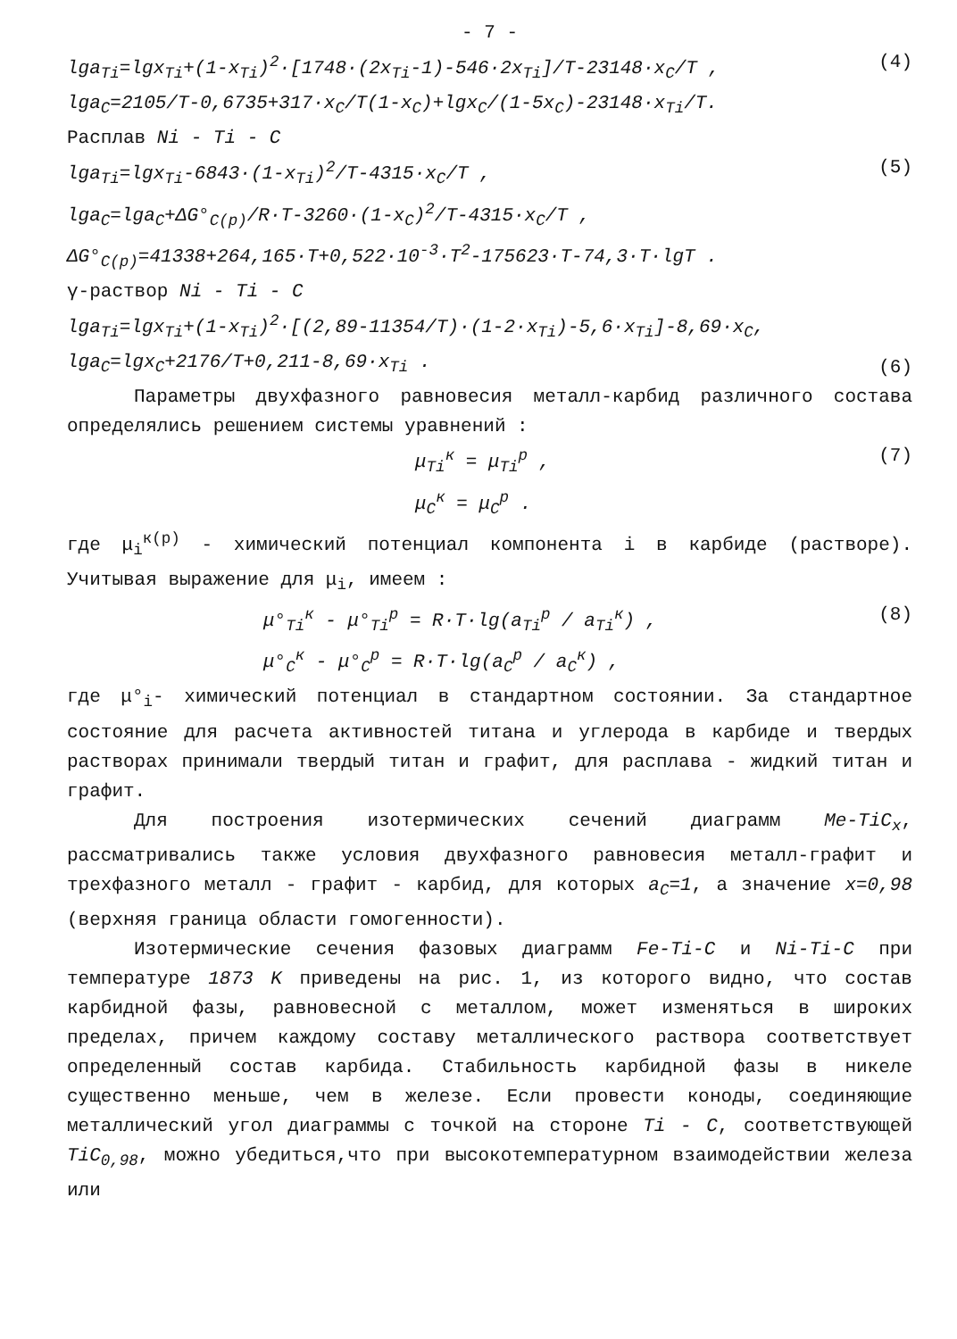- 7 -
lga<sub>Ti</sub>=lgx<sub>Ti</sub>+(1-x<sub>Ti</sub>)<sup>2</sup>·[1748·(2x<sub>Ti</sub>-1)-546·2x<sub>Ti</sub>]/T-23148·x<sub>C</sub>/T ,
lga<sub>C</sub>=2105/T-0,6735+317·x<sub>C</sub>/T(1-x<sub>C</sub>)+lgx<sub>C</sub>/(1-5x<sub>C</sub>)-23148·x<sub>Ti</sub>/T.
(4)
Расплав Ni - Ti - C
lga<sub>Ti</sub>=lgx<sub>Ti</sub>-6843·(1-x<sub>Ti</sub>)<sup>2</sup>/T-4315·x<sub>C</sub>/T ,
lga<sub>C</sub>=lga<sub>C</sub>+ΔG°<sub>C(p)</sub>/R·T-3260·(1-x<sub>C</sub>)<sup>2</sup>/T-4315·x<sub>C</sub>/T ,
(5)
ΔG°<sub>C(p)</sub>=41338+264,165·T+0,522·10<sup>-3</sup>·T<sup>2</sup>-175623·T-74,3·T·lgT .
γ-раствор Ni - Ti - C
lga<sub>Ti</sub>=lgx<sub>Ti</sub>+(1-x<sub>Ti</sub>)<sup>2</sup>·[(2,89-11354/T)·(1-2·x<sub>Ti</sub>)-5,6·x<sub>Ti</sub>]-8,69·x<sub>C</sub>,
lga<sub>C</sub>=lgx<sub>C</sub>+2176/T+0,211-8,69·x<sub>Ti</sub> .
(6)
Параметры двухфазного равновесия металл-карбид различного состава определялись решением системы уравнений :
μ<sub>Ti</sub><sup>к</sup> = μ<sub>Ti</sub><sup>p</sup> ,
μ<sub>C</sub><sup>к</sup> = μ<sub>C</sub><sup>p</sup> .
(7)
где μ<sub>i</sub><sup>к(p)</sup> - химический потенциал компонента i в карбиде (растворе). Учитывая выражение для μ<sub>i</sub>, имеем :
μ°<sub>Ti</sub><sup>к</sup> - μ°<sub>Ti</sub><sup>p</sup> = R·T·lg(a<sub>Ti</sub><sup>p</sup> / a<sub>Ti</sub><sup>к</sup>) ,
μ°<sub>C</sub><sup>к</sup> - μ°<sub>C</sub><sup>p</sup> = R·T·lg(a<sub>C</sub><sup>p</sup> / a<sub>C</sub><sup>к</sup>) ,
(8)
где μ°<sub>i</sub>- химический потенциал в стандартном состоянии. За стандартное состояние для расчета активностей титана и углерода в карбиде и твердых растворах принимали твердый титан и графит, для расплава - жидкий титан и графит.
Для построения изотермических сечений диаграмм Me-TiC<sub>x</sub>, рассматривались также условия двухфазного равновесия металл-графит и трехфазного металл - графит - карбид, для которых a<sub>C</sub>=1, а значение x=0,98 (верхняя граница области гомогенности).
Изотермические сечения фазовых диаграмм Fe-Ti-C и Ni-Ti-C при температуре 1873 K приведены на рис. 1, из которого видно, что состав карбидной фазы, равновесной с металлом, может изменяться в широких пределах, причем каждому составу металлического раствора соответствует определенный состав карбида. Стабильность карбидной фазы в никеле существенно меньше, чем в железе. Если провести коноды, соединяющие металлический угол диаграммы с точкой на стороне Ti - C, соответствующей TiC<sub>0,98</sub>, можно убедиться,что при высокотемпературном взаимодействии железа или